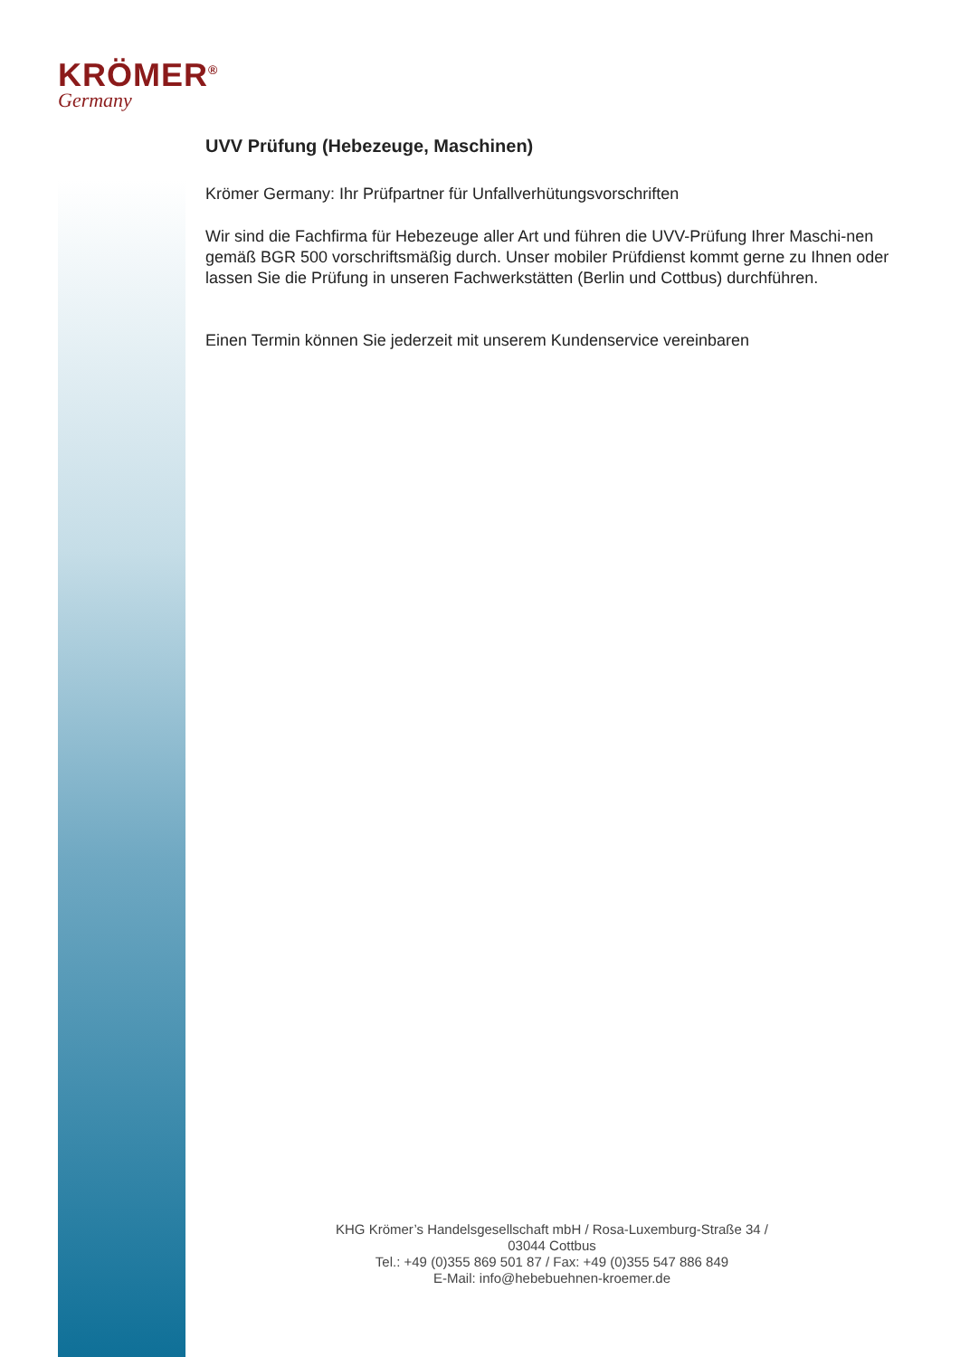KRÖMER<sup>®</sup>
Germany
UVV Prüfung (Hebezeuge, Maschinen)
Krömer Germany: Ihr Prüfpartner für Unfallverhütungsvorschriften
Wir sind die Fachfirma für Hebezeuge aller Art und führen die UVV-Prüfung Ihrer Maschi-nen gemäß BGR 500 vorschriftsmäßig durch. Unser mobiler Prüfdienst kommt gerne zu Ihnen oder lassen Sie die Prüfung in unseren Fachwerkstätten (Berlin und Cottbus) durchführen.
Einen Termin können Sie jederzeit mit unserem Kundenservice vereinbaren
KHG Krömer’s Handelsgesellschaft mbH / Rosa-Luxemburg-Straße 34 /
03044 Cottbus
Tel.: +49 (0)355 869 501 87 / Fax: +49 (0)355 547 886 849
E-Mail: info@hebebuehnen-kroemer.de